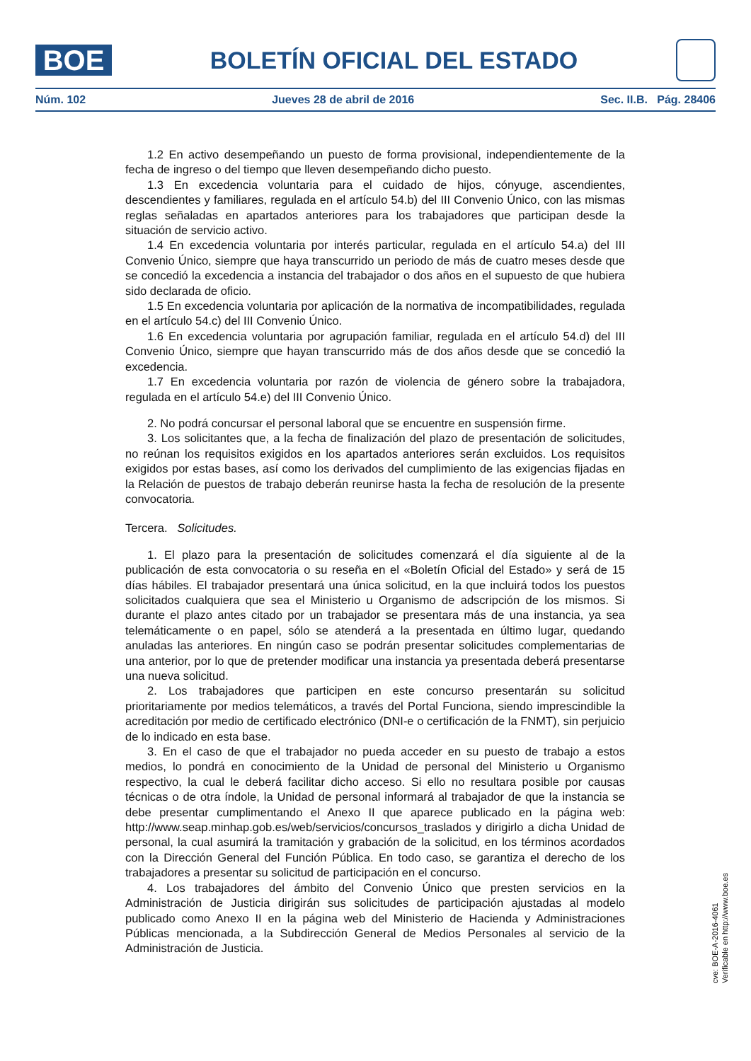BOE
BOLETÍN OFICIAL DEL ESTADO
Núm. 102 Jueves 28 de abril de 2016 Sec. II.B. Pág. 28406
1.2 En activo desempeñando un puesto de forma provisional, independientemente de la fecha de ingreso o del tiempo que lleven desempeñando dicho puesto.
1.3 En excedencia voluntaria para el cuidado de hijos, cónyuge, ascendientes, descendientes y familiares, regulada en el artículo 54.b) del III Convenio Único, con las mismas reglas señaladas en apartados anteriores para los trabajadores que participan desde la situación de servicio activo.
1.4 En excedencia voluntaria por interés particular, regulada en el artículo 54.a) del III Convenio Único, siempre que haya transcurrido un periodo de más de cuatro meses desde que se concedió la excedencia a instancia del trabajador o dos años en el supuesto de que hubiera sido declarada de oficio.
1.5 En excedencia voluntaria por aplicación de la normativa de incompatibilidades, regulada en el artículo 54.c) del III Convenio Único.
1.6 En excedencia voluntaria por agrupación familiar, regulada en el artículo 54.d) del III Convenio Único, siempre que hayan transcurrido más de dos años desde que se concedió la excedencia.
1.7 En excedencia voluntaria por razón de violencia de género sobre la trabajadora, regulada en el artículo 54.e) del III Convenio Único.
2. No podrá concursar el personal laboral que se encuentre en suspensión firme.
3. Los solicitantes que, a la fecha de finalización del plazo de presentación de solicitudes, no reúnan los requisitos exigidos en los apartados anteriores serán excluidos. Los requisitos exigidos por estas bases, así como los derivados del cumplimiento de las exigencias fijadas en la Relación de puestos de trabajo deberán reunirse hasta la fecha de resolución de la presente convocatoria.
Tercera. Solicitudes.
1. El plazo para la presentación de solicitudes comenzará el día siguiente al de la publicación de esta convocatoria o su reseña en el «Boletín Oficial del Estado» y será de 15 días hábiles. El trabajador presentará una única solicitud, en la que incluirá todos los puestos solicitados cualquiera que sea el Ministerio u Organismo de adscripción de los mismos. Si durante el plazo antes citado por un trabajador se presentara más de una instancia, ya sea telemáticamente o en papel, sólo se atenderá a la presentada en último lugar, quedando anuladas las anteriores. En ningún caso se podrán presentar solicitudes complementarias de una anterior, por lo que de pretender modificar una instancia ya presentada deberá presentarse una nueva solicitud.
2. Los trabajadores que participen en este concurso presentarán su solicitud prioritariamente por medios telemáticos, a través del Portal Funciona, siendo imprescindible la acreditación por medio de certificado electrónico (DNI-e o certificación de la FNMT), sin perjuicio de lo indicado en esta base.
3. En el caso de que el trabajador no pueda acceder en su puesto de trabajo a estos medios, lo pondrá en conocimiento de la Unidad de personal del Ministerio u Organismo respectivo, la cual le deberá facilitar dicho acceso. Si ello no resultara posible por causas técnicas o de otra índole, la Unidad de personal informará al trabajador de que la instancia se debe presentar cumplimentando el Anexo II que aparece publicado en la página web: http://www.seap.minhap.gob.es/web/servicios/concursos_traslados y dirigirlo a dicha Unidad de personal, la cual asumirá la tramitación y grabación de la solicitud, en los términos acordados con la Dirección General del Función Pública. En todo caso, se garantiza el derecho de los trabajadores a presentar su solicitud de participación en el concurso.
4. Los trabajadores del ámbito del Convenio Único que presten servicios en la Administración de Justicia dirigirán sus solicitudes de participación ajustadas al modelo publicado como Anexo II en la página web del Ministerio de Hacienda y Administraciones Públicas mencionada, a la Subdirección General de Medios Personales al servicio de la Administración de Justicia.
cve: BOE-A-2016-4061
Verificable en http://www.boe.es